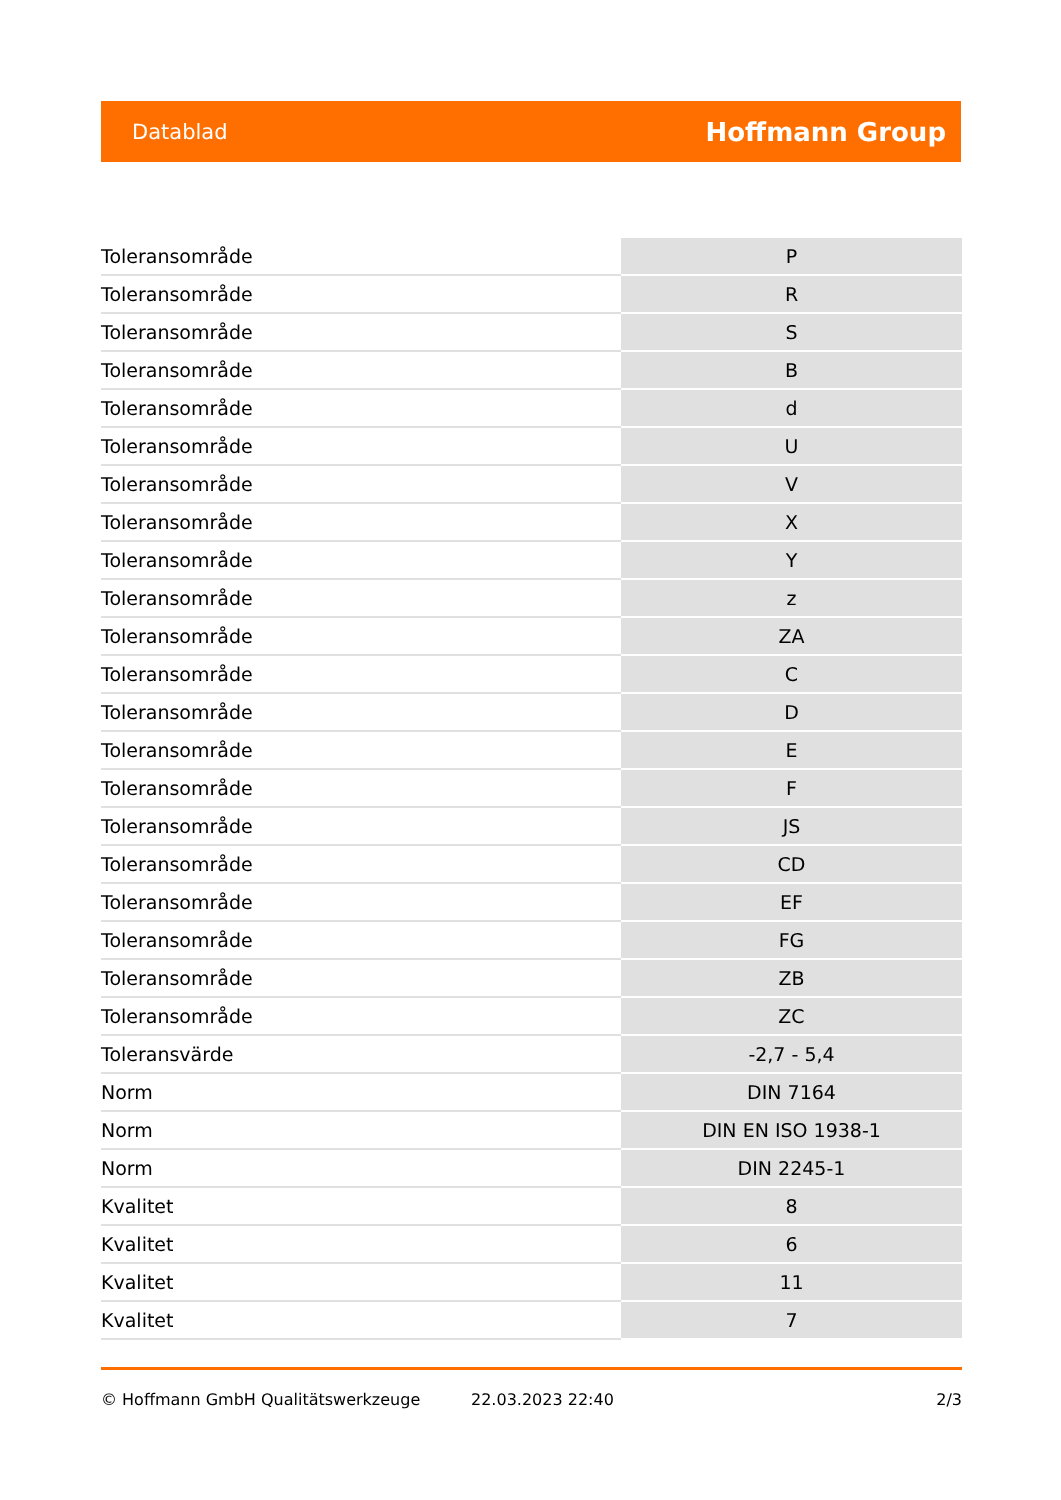Datablad Hoffmann Group
| Toleransområde | P |
| Toleransområde | R |
| Toleransområde | S |
| Toleransområde | B |
| Toleransområde | d |
| Toleransområde | U |
| Toleransområde | V |
| Toleransområde | X |
| Toleransområde | Y |
| Toleransområde | z |
| Toleransområde | ZA |
| Toleransområde | C |
| Toleransområde | D |
| Toleransområde | E |
| Toleransområde | F |
| Toleransområde | JS |
| Toleransområde | CD |
| Toleransområde | EF |
| Toleransområde | FG |
| Toleransområde | ZB |
| Toleransområde | ZC |
| Toleransvärde | -2,7 - 5,4 |
| Norm | DIN 7164 |
| Norm | DIN EN ISO 1938-1 |
| Norm | DIN 2245-1 |
| Kvalitet | 8 |
| Kvalitet | 6 |
| Kvalitet | 11 |
| Kvalitet | 7 |
© Hoffmann GmbH Qualitätswerkzeuge 22.03.2023 22:40 2/3